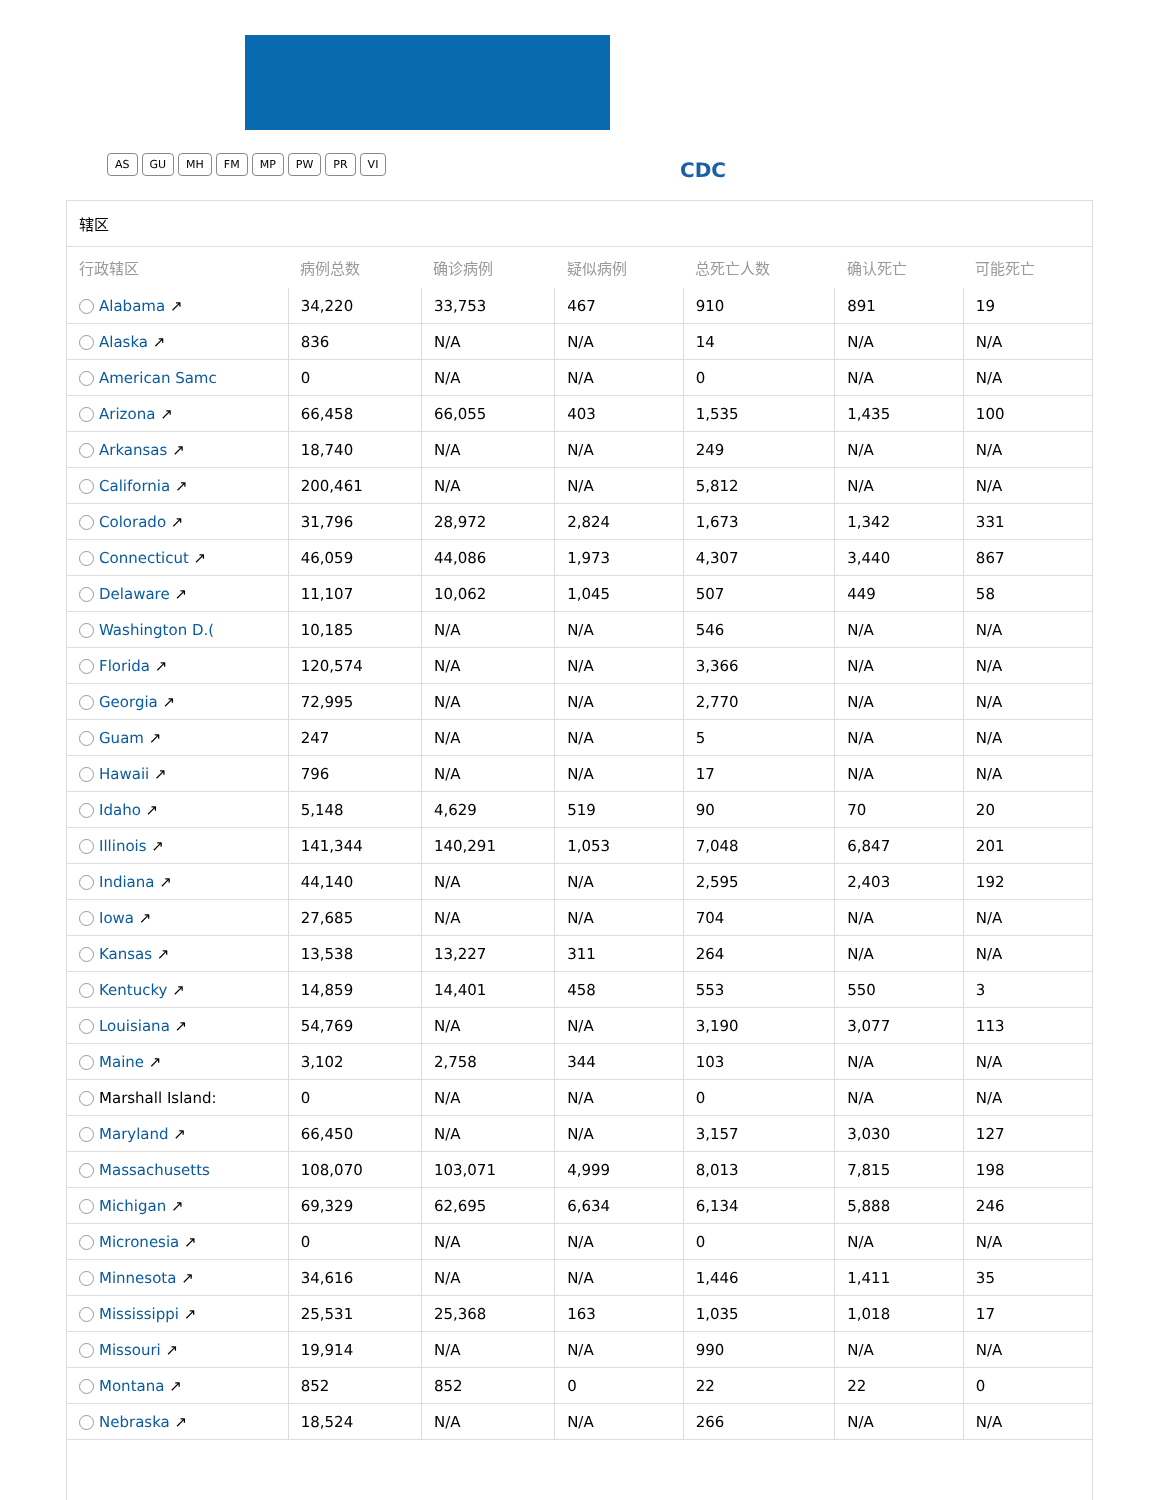AS GU MH FM MP PW PR VI CDC
辖区
| 行政辖区 | 病例总数 | 确诊病例 | 疑似病例 | 总死亡人数 | 确认死亡 | 可能死亡 |
| --- | --- | --- | --- | --- | --- | --- |
| Alabama ↗ | 34,220 | 33,753 | 467 | 910 | 891 | 19 |
| Alaska ↗ | 836 | N/A | N/A | 14 | N/A | N/A |
| American Samc | 0 | N/A | N/A | 0 | N/A | N/A |
| Arizona ↗ | 66,458 | 66,055 | 403 | 1,535 | 1,435 | 100 |
| Arkansas ↗ | 18,740 | N/A | N/A | 249 | N/A | N/A |
| California ↗ | 200,461 | N/A | N/A | 5,812 | N/A | N/A |
| Colorado ↗ | 31,796 | 28,972 | 2,824 | 1,673 | 1,342 | 331 |
| Connecticut ↗ | 46,059 | 44,086 | 1,973 | 4,307 | 3,440 | 867 |
| Delaware ↗ | 11,107 | 10,062 | 1,045 | 507 | 449 | 58 |
| Washington D.( | 10,185 | N/A | N/A | 546 | N/A | N/A |
| Florida ↗ | 120,574 | N/A | N/A | 3,366 | N/A | N/A |
| Georgia ↗ | 72,995 | N/A | N/A | 2,770 | N/A | N/A |
| Guam ↗ | 247 | N/A | N/A | 5 | N/A | N/A |
| Hawaii ↗ | 796 | N/A | N/A | 17 | N/A | N/A |
| Idaho ↗ | 5,148 | 4,629 | 519 | 90 | 70 | 20 |
| Illinois ↗ | 141,344 | 140,291 | 1,053 | 7,048 | 6,847 | 201 |
| Indiana ↗ | 44,140 | N/A | N/A | 2,595 | 2,403 | 192 |
| Iowa ↗ | 27,685 | N/A | N/A | 704 | N/A | N/A |
| Kansas ↗ | 13,538 | 13,227 | 311 | 264 | N/A | N/A |
| Kentucky ↗ | 14,859 | 14,401 | 458 | 553 | 550 | 3 |
| Louisiana ↗ | 54,769 | N/A | N/A | 3,190 | 3,077 | 113 |
| Maine ↗ | 3,102 | 2,758 | 344 | 103 | N/A | N/A |
| Marshall Island: | 0 | N/A | N/A | 0 | N/A | N/A |
| Maryland ↗ | 66,450 | N/A | N/A | 3,157 | 3,030 | 127 |
| Massachusetts | 108,070 | 103,071 | 4,999 | 8,013 | 7,815 | 198 |
| Michigan ↗ | 69,329 | 62,695 | 6,634 | 6,134 | 5,888 | 246 |
| Micronesia ↗ | 0 | N/A | N/A | 0 | N/A | N/A |
| Minnesota ↗ | 34,616 | N/A | N/A | 1,446 | 1,411 | 35 |
| Mississippi ↗ | 25,531 | 25,368 | 163 | 1,035 | 1,018 | 17 |
| Missouri ↗ | 19,914 | N/A | N/A | 990 | N/A | N/A |
| Montana ↗ | 852 | 852 | 0 | 22 | 22 | 0 |
| Nebraska ↗ | 18,524 | N/A | N/A | 266 | N/A | N/A |